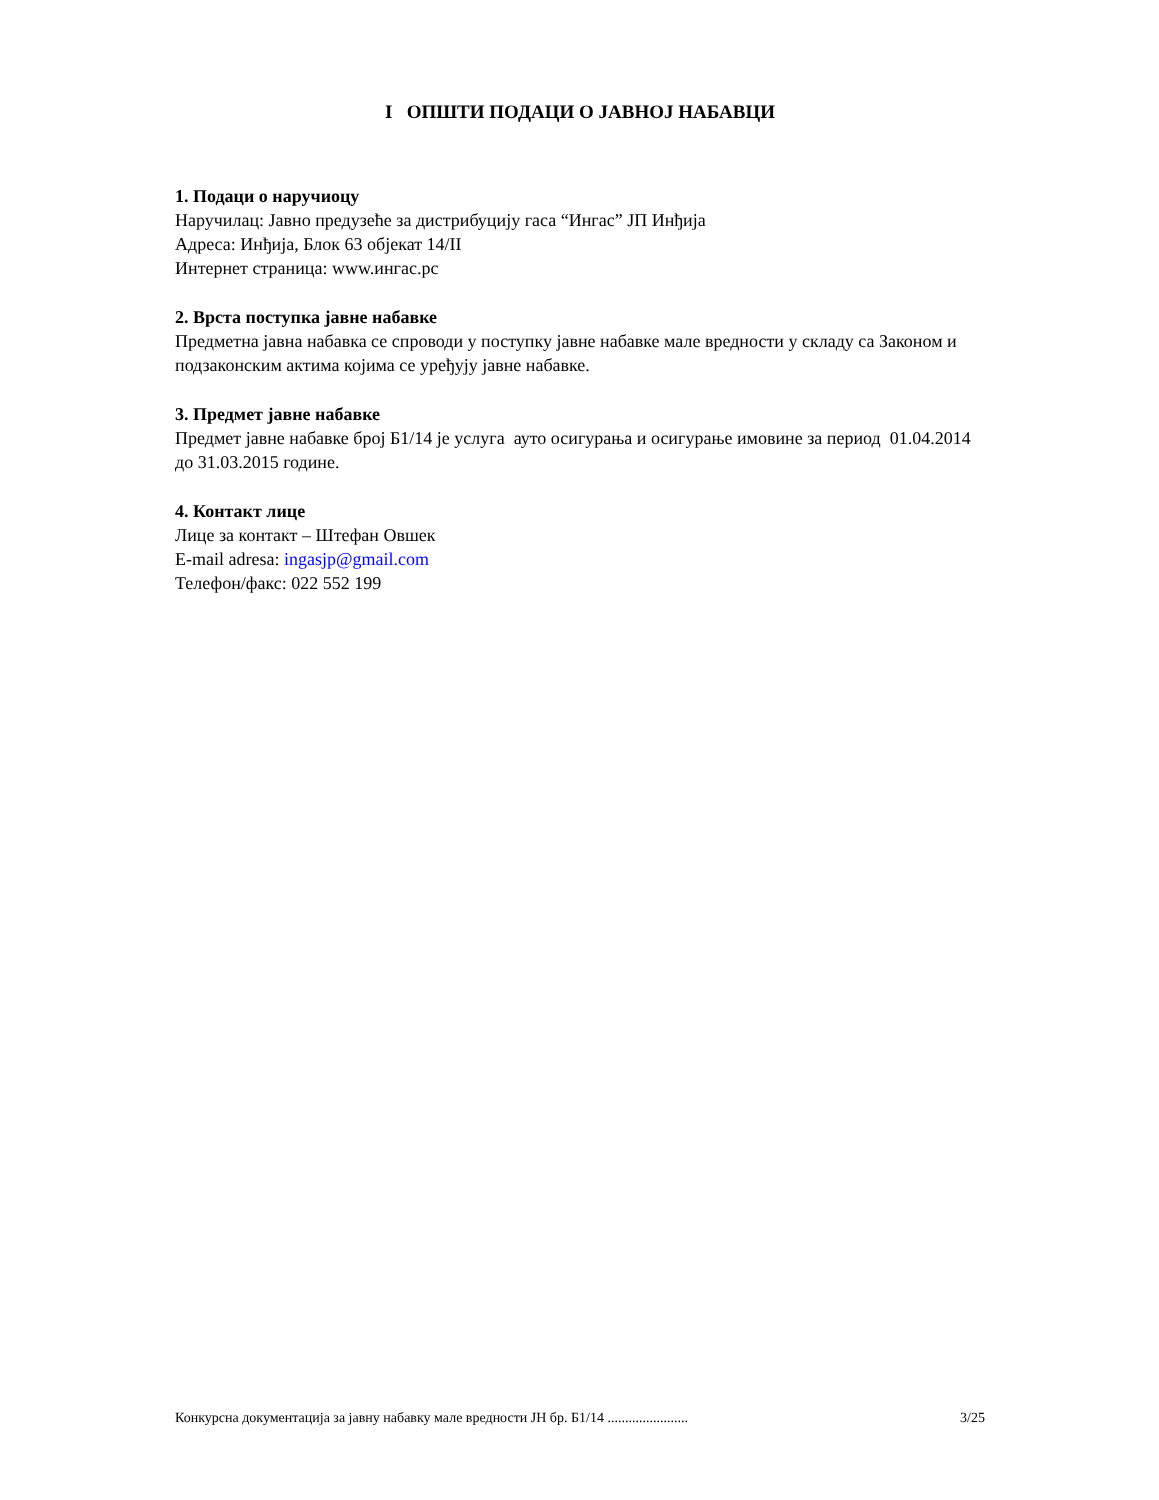I ОПШТИ ПОДАЦИ О ЈАВНОЈ НАБАВЦИ
1. Подаци о наручиоцу
Наручилац: Јавно предузеће за дистрибуцију гаса “Ингас” ЈП Инђија
Адреса: Инђија, Блок 63 објекат 14/II
Интернет страница: www.ингас.рс
2. Врста поступка јавне набавке
Предметна јавна набавка се спроводи у поступку јавне набавке мале вредности у складу са Законом и подзаконским актима којима се уређују јавне набавке.
3. Предмет јавне набавке
Предмет јавне набавке број Б1/14 је услуга ауто осигурања и осигурање имовине за период 01.04.2014 до 31.03.2015 године.
4. Контакт лице
Лице за контакт – Штефан Овшек
E-mail adresa: ingasjp@gmail.com
Телефон/факс: 022 552 199
Конкурсна документација за јавну набавку мале вредности ЈН бр. Б1/14 ....................... 3/25